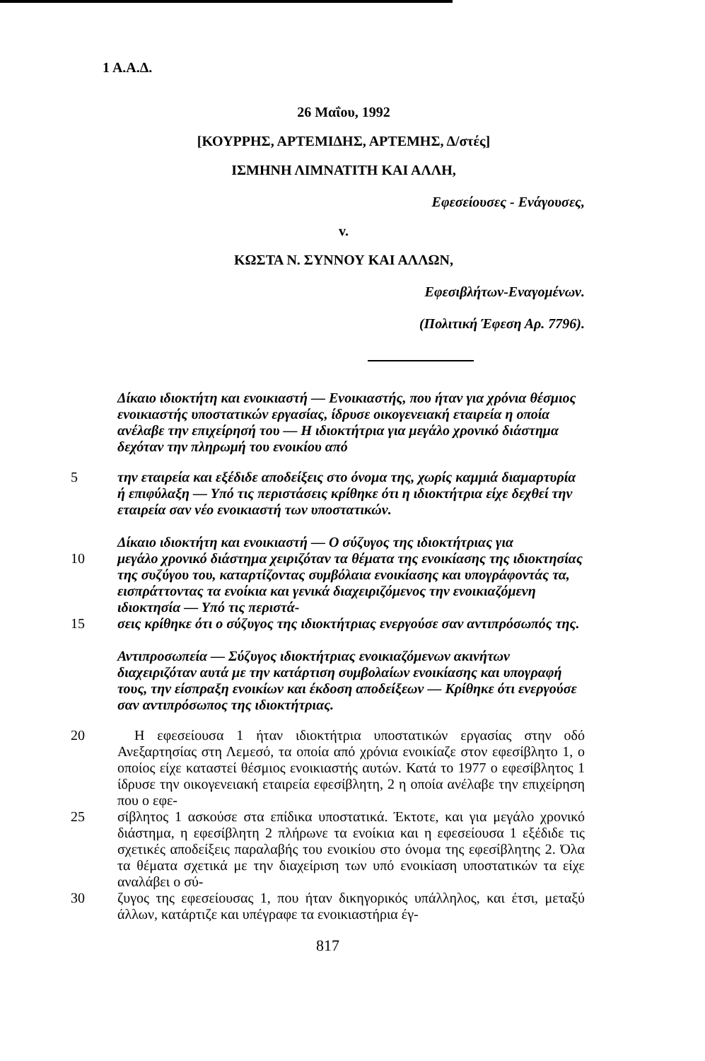1 Α.Α.Δ.
26 Μαΐου, 1992
[ΚΟΥΡΡΗΣ, ΑΡΤΕΜΙΔΗΣ, ΑΡΤΕΜΗΣ, Δ/στές]
ΙΣΜΗΝΗ ΛΙΜΝΑΤΙΤΗ ΚΑΙ ΑΛΛΗ,
Εφεσείουσες - Ενάγουσες,
v.
ΚΩΣΤΑ Ν. ΣΥΝΝΟΥ ΚΑΙ ΑΛΛΩΝ,
Εφεσιβλήτων-Εναγομένων.
(Πολιτική Έφεση Αρ. 7796).
Δίκαιο ιδιοκτήτη και ενοικιαστή — Ενοικιαστής, που ήταν για χρόνια θέσμιος ενοικιαστής υποστατικών εργασίας, ίδρυσε οικογενειακή εταιρεία η οποία ανέλαβε την επιχείρησή του — Η ιδιοκτήτρια για μεγάλο χρονικό διάστημα δεχόταν την πληρωμή του ενοικίου από
5 την εταιρεία και εξέδιδε αποδείξεις στο όνομα της, χωρίς καμμιά διαμαρτυρία ή επιφύλαξη — Υπό τις περιστάσεις κρίθηκε ότι η ιδιοκτήτρια είχε δεχθεί την εταιρεία σαν νέο ενοικιαστή των υποστατικών.
Δίκαιο ιδιοκτήτη και ενοικιαστή — Ο σύζυγος της ιδιοκτήτριας για
10 μεγάλο χρονικό διάστημα χειριζόταν τα θέματα της ενοικίασης της ιδιοκτησίας της συζύγου του, καταρτίζοντας συμβόλαια ενοικίασης και υπογράφοντάς τα, εισπράττοντας τα ενοίκια και γενικά διαχειριζόμενος την ενοικιαζόμενη ιδιοκτησία — Υπό τις περιστά-
15 σεις κρίθηκε ότι ο σύζυγος της ιδιοκτήτριας ενεργούσε σαν αντιπρόσωπός της.
Αντιπροσωπεία — Σύζυγος ιδιοκτήτριας ενοικιαζόμενων ακινήτων διαχειριζόταν αυτά με την κατάρτιση συμβολαίων ενοικίασης και υπογραφή τους, την είσπραξη ενοικίων και έκδοση αποδείξεων — Κρίθηκε ότι ενεργούσε σαν αντιπρόσωπος της ιδιοκτήτριας.
20 Η εφεσείουσα 1 ήταν ιδιοκτήτρια υποστατικών εργασίας στην οδό Ανεξαρτησίας στη Λεμεσό, τα οποία από χρόνια ενοικίαζε στον εφεσίβλητο 1, ο οποίος είχε καταστεί θέσμιος ενοικιαστής αυτών. Κατά το 1977 ο εφεσίβλητος 1 ίδρυσε την οικογενειακή εταιρεία εφεσίβλητη, 2 η οποία ανέλαβε την επιχείρηση που ο εφε-
25 σίβλητος 1 ασκούσε στα επίδικα υποστατικά. Έκτοτε, και για μεγάλο χρονικό διάστημα, η εφεσίβλητη 2 πλήρωνε τα ενοίκια και η εφεσείουσα 1 εξέδιδε τις σχετικές αποδείξεις παραλαβής του ενοικίου στο όνομα της εφεσίβλητης 2. Όλα τα θέματα σχετικά με την διαχείριση των υπό ενοικίαση υποστατικών τα είχε αναλάβει ο σύ-
30 ζυγος της εφεσείουσας 1, που ήταν δικηγορικός υπάλληλος, και έτσι, μεταξύ άλλων, κατάρτιζε και υπέγραφε τα ενοικιαστήρια έγ-
817